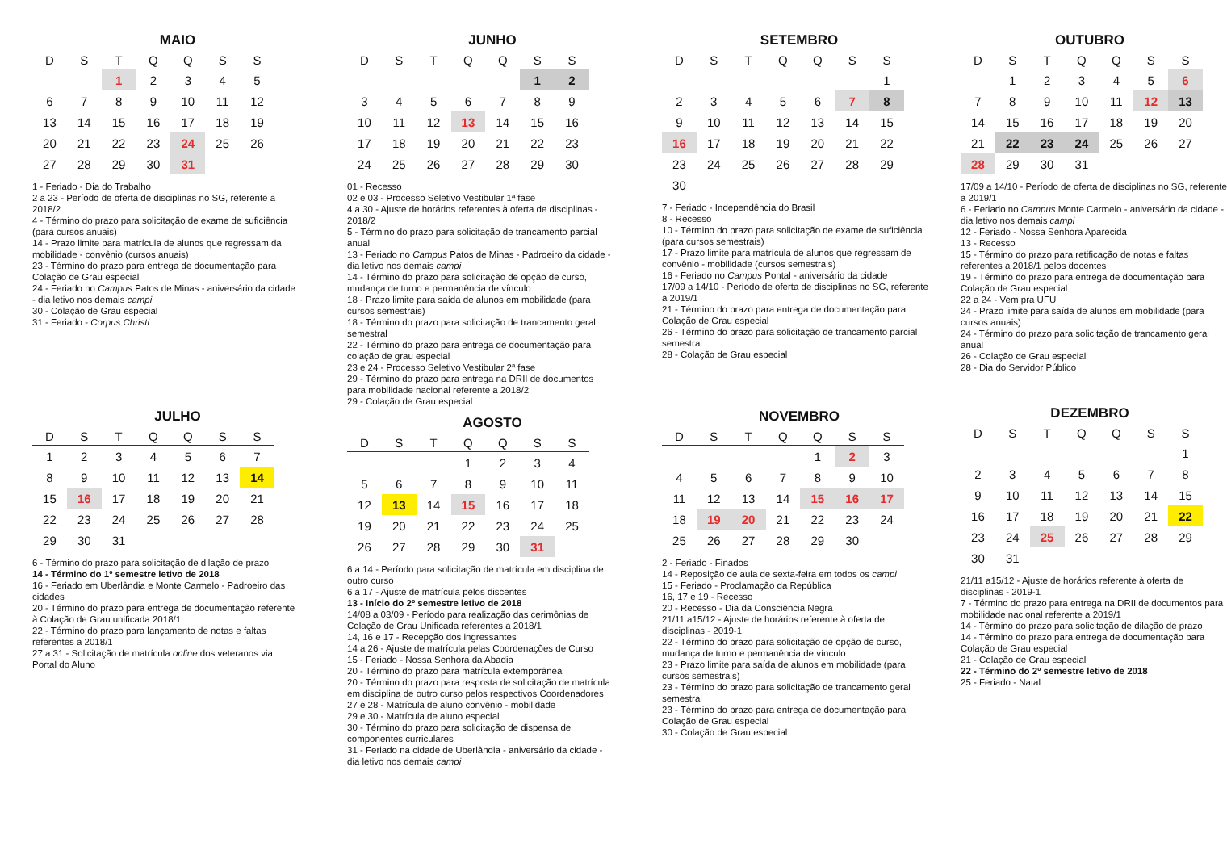MAIO
| D | S | T | Q | Q | S | S |
| --- | --- | --- | --- | --- | --- | --- |
| | | 1 | 2 | 3 | 4 | 5 |
| 6 | 7 | 8 | 9 | 10 | 11 | 12 |
| 13 | 14 | 15 | 16 | 17 | 18 | 19 |
| 20 | 21 | 22 | 23 | 24 | 25 | 26 |
| 27 | 28 | 29 | 30 | 31 | | |
1 - Feriado - Dia do Trabalho
2 a 23 - Período de oferta de disciplinas no SG, referente a 2018/2
4 - Término do prazo para solicitação de exame de suficiência (para cursos anuais)
14 - Prazo limite para matrícula de alunos que regressam da mobilidade - convênio (cursos anuais)
23 - Término do prazo para entrega de documentação para Colação de Grau especial
24 - Feriado no Campus Patos de Minas - aniversário da cidade - dia letivo nos demais campi
30 - Colação de Grau especial
31 - Feriado - Corpus Christi
JULHO
| D | S | T | Q | Q | S | S |
| --- | --- | --- | --- | --- | --- | --- |
| 1 | 2 | 3 | 4 | 5 | 6 | 7 |
| 8 | 9 | 10 | 11 | 12 | 13 | 14 |
| 15 | 16 | 17 | 18 | 19 | 20 | 21 |
| 22 | 23 | 24 | 25 | 26 | 27 | 28 |
| 29 | 30 | 31 | | | | |
6 - Término do prazo para solicitação de dilação de prazo
14 - Término do 1º semestre letivo de 2018
16 - Feriado em Uberlândia e Monte Carmelo - Padroeiro das cidades
20 - Término do prazo para entrega de documentação referente à Colação de Grau unificada 2018/1
22 - Término do prazo para lançamento de notas e faltas referentes a 2018/1
27 a 31 - Solicitação de matrícula online dos veteranos via Portal do Aluno
JUNHO
| D | S | T | Q | Q | S | S |
| --- | --- | --- | --- | --- | --- | --- |
| | | | | | 1 | 2 |
| 3 | 4 | 5 | 6 | 7 | 8 | 9 |
| 10 | 11 | 12 | 13 | 14 | 15 | 16 |
| 17 | 18 | 19 | 20 | 21 | 22 | 23 |
| 24 | 25 | 26 | 27 | 28 | 29 | 30 |
01 - Recesso
02 e 03 - Processo Seletivo Vestibular 1ª fase
4 a 30 - Ajuste de horários referentes à oferta de disciplinas - 2018/2
5 - Término do prazo para solicitação de trancamento parcial anual
13 - Feriado no Campus Patos de Minas - Padroeiro da cidade - dia letivo nos demais campi
14 - Término do prazo para solicitação de opção de curso, mudança de turno e permanência de vínculo
18 - Prazo limite para saída de alunos em mobilidade (para cursos semestrais)
18 - Término do prazo para solicitação de trancamento geral semestral
22 - Término do prazo para entrega de documentação para colação de grau especial
23 e 24 - Processo Seletivo Vestibular 2ª fase
29 - Término do prazo para entrega na DRII de documentos para mobilidade nacional referente a 2018/2
29 - Colação de Grau especial
AGOSTO
| D | S | T | Q | Q | S | S |
| --- | --- | --- | --- | --- | --- | --- |
| | | | 1 | 2 | 3 | 4 |
| 5 | 6 | 7 | 8 | 9 | 10 | 11 |
| 12 | 13 | 14 | 15 | 16 | 17 | 18 |
| 19 | 20 | 21 | 22 | 23 | 24 | 25 |
| 26 | 27 | 28 | 29 | 30 | 31 | |
6 a 14 - Período para solicitação de matrícula em disciplina de outro curso
6 a 17 - Ajuste de matrícula pelos discentes
13 - Início do 2º semestre letivo de 2018
14/08 a 03/09 - Período para realização das cerimônias de Colação de Grau Unificada referentes a 2018/1
14, 16 e 17 - Recepção dos ingressantes
14 a 26 - Ajuste de matrícula pelas Coordenações de Curso
15 - Feriado - Nossa Senhora da Abadia
20 - Término do prazo para matrícula extemporânea
20 - Término do prazo para resposta de solicitação de matrícula em disciplina de outro curso pelos respectivos Coordenadores
27 e 28 - Matrícula de aluno convênio - mobilidade
29 e 30 - Matrícula de aluno especial
30 - Término do prazo para solicitação de dispensa de componentes curriculares
31 - Feriado na cidade de Uberlândia - aniversário da cidade - dia letivo nos demais campi
SETEMBRO
| D | S | T | Q | Q | S | S |
| --- | --- | --- | --- | --- | --- | --- |
| | | | | | | 1 |
| 2 | 3 | 4 | 5 | 6 | 7 | 8 |
| 9 | 10 | 11 | 12 | 13 | 14 | 15 |
| 16 | 17 | 18 | 19 | 20 | 21 | 22 |
| 23 | 24 | 25 | 26 | 27 | 28 | 29 |
| 30 | | | | | | |
7 - Feriado - Independência do Brasil
8 - Recesso
10 - Término do prazo para solicitação de exame de suficiência (para cursos semestrais)
17 - Prazo limite para matrícula de alunos que regressam de convênio - mobilidade (cursos semestrais)
16 - Feriado no Campus Pontal - aniversário da cidade
17/09 a 14/10 - Período de oferta de disciplinas no SG, referente a 2019/1
21 - Término do prazo para entrega de documentação para Colação de Grau especial
26 - Término do prazo para solicitação de trancamento parcial semestral
28 - Colação de Grau especial
NOVEMBRO
| D | S | T | Q | Q | S | S |
| --- | --- | --- | --- | --- | --- | --- |
| | | | | 1 | 2 | 3 |
| 4 | 5 | 6 | 7 | 8 | 9 | 10 |
| 11 | 12 | 13 | 14 | 15 | 16 | 17 |
| 18 | 19 | 20 | 21 | 22 | 23 | 24 |
| 25 | 26 | 27 | 28 | 29 | 30 | |
2 - Feriado - Finados
14 - Reposição de aula de sexta-feira em todos os campi
15 - Feriado - Proclamação da República
16, 17 e 19 - Recesso
20 - Recesso - Dia da Consciência Negra
21/11 a15/12 - Ajuste de horários referente à oferta de disciplinas - 2019-1
22 - Término do prazo para solicitação de opção de curso, mudança de turno e permanência de vínculo
23 - Prazo limite para saída de alunos em mobilidade (para cursos semestrais)
23 - Término do prazo para solicitação de trancamento geral semestral
23 - Término do prazo para entrega de documentação para Colação de Grau especial
30 - Colação de Grau especial
OUTUBRO
| D | S | T | Q | Q | S | S |
| --- | --- | --- | --- | --- | --- | --- |
| | 1 | 2 | 3 | 4 | 5 | 6 |
| 7 | 8 | 9 | 10 | 11 | 12 | 13 |
| 14 | 15 | 16 | 17 | 18 | 19 | 20 |
| 21 | 22 | 23 | 24 | 25 | 26 | 27 |
| 28 | 29 | 30 | 31 | | | |
17/09 a 14/10 - Período de oferta de disciplinas no SG, referente a 2019/1
6 - Feriado no Campus Monte Carmelo - aniversário da cidade - dia letivo nos demais campi
12 - Feriado - Nossa Senhora Aparecida
13 - Recesso
15 - Término do prazo para retificação de notas e faltas referentes a 2018/1 pelos docentes
19 - Término do prazo para entrega de documentação para Colação de Grau especial
22 a 24 - Vem pra UFU
24 - Prazo limite para saída de alunos em mobilidade (para cursos anuais)
24 - Término do prazo para solicitação de trancamento geral anual
26 - Colação de Grau especial
28 - Dia do Servidor Público
DEZEMBRO
| D | S | T | Q | Q | S | S |
| --- | --- | --- | --- | --- | --- | --- |
| | | | | | | 1 |
| 2 | 3 | 4 | 5 | 6 | 7 | 8 |
| 9 | 10 | 11 | 12 | 13 | 14 | 15 |
| 16 | 17 | 18 | 19 | 20 | 21 | 22 |
| 23 | 24 | 25 | 26 | 27 | 28 | 29 |
| 30 | 31 | | | | | |
21/11 a15/12 - Ajuste de horários referente à oferta de disciplinas - 2019-1
7 - Término do prazo para entrega na DRII de documentos para mobilidade nacional referente a 2019/1
14 - Término do prazo para solicitação de dilação de prazo
14 - Término do prazo para entrega de documentação para Colação de Grau especial
21 - Colação de Grau especial
22 - Término do 2º semestre letivo de 2018
25 - Feriado - Natal